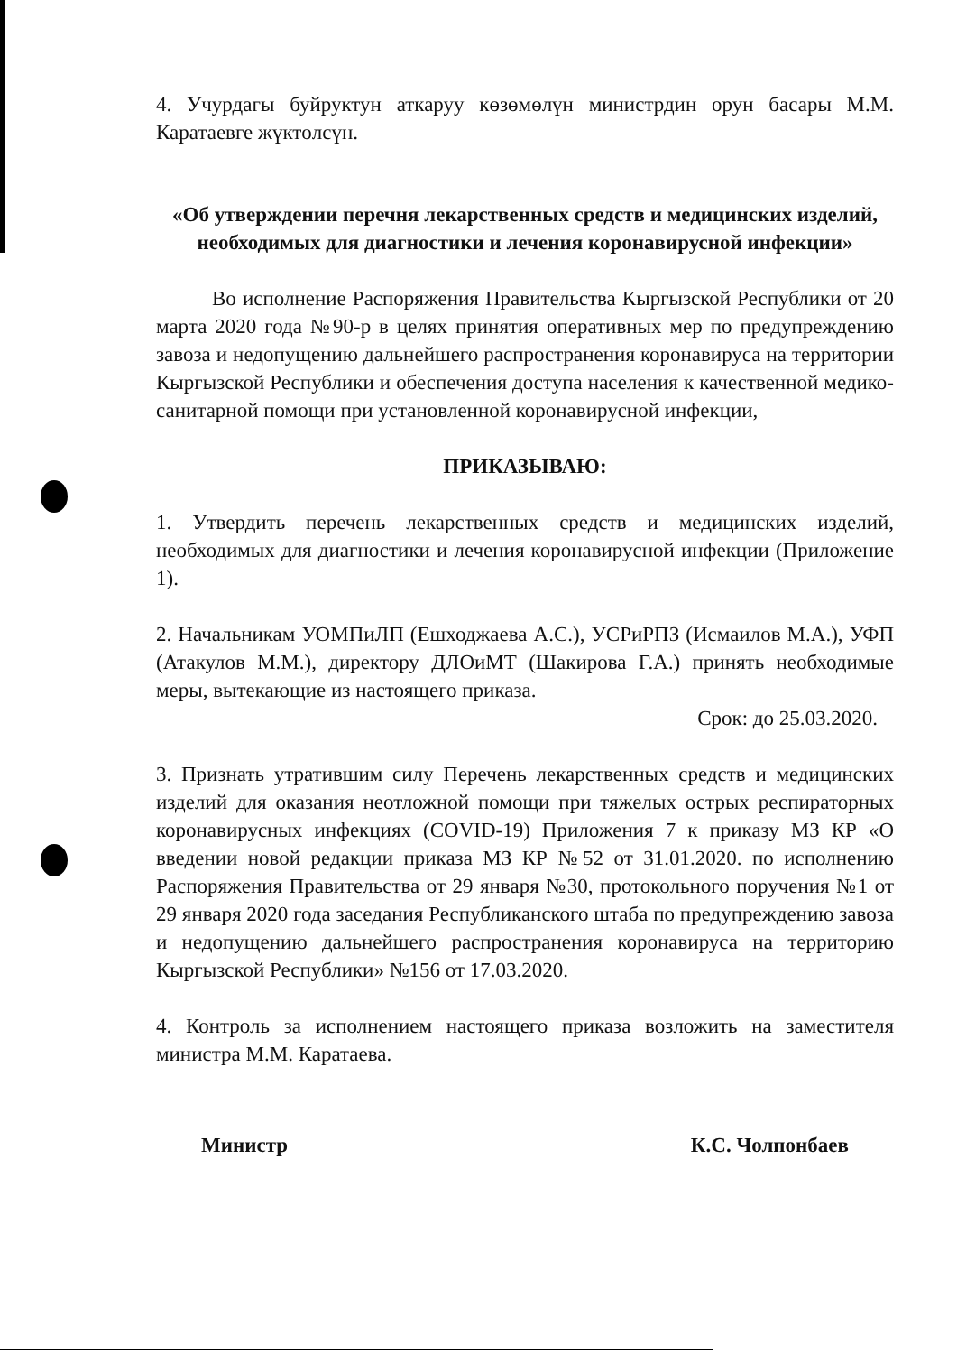4. Учурдагы буйруктун аткаруу көзөмөлүн министрдин орун басары М.М. Каратаевге жүктөлсүн.
«Об утверждении перечня лекарственных средств и медицинских изделий, необходимых для диагностики и лечения коронавирусной инфекции»
Во исполнение Распоряжения Правительства Кыргызской Республики от 20 марта 2020 года №90-р в целях принятия оперативных мер по предупреждению завоза и недопущению дальнейшего распространения коронавируса на территории Кыргызской Республики и обеспечения доступа населения к качественной медико-санитарной помощи при установленной коронавирусной инфекции,
ПРИКАЗЫВАЮ:
1. Утвердить перечень лекарственных средств и медицинских изделий, необходимых для диагностики и лечения коронавирусной инфекции (Приложение 1).
2. Начальникам УОМПиЛП (Ешходжаева А.С.), УСРиРПЗ (Исмаилов М.А.), УФП (Атакулов М.М.), директору ДЛОиМТ (Шакирова Г.А.) принять необходимые меры, вытекающие из настоящего приказа.
Срок: до 25.03.2020.
3. Признать утратившим силу Перечень лекарственных средств и медицинских изделий для оказания неотложной помощи при тяжелых острых респираторных коронавирусных инфекциях (COVID-19) Приложения 7 к приказу МЗ КР «О введении новой редакции приказа МЗ КР №52 от 31.01.2020. по исполнению Распоряжения Правительства от 29 января №30, протокольного поручения №1 от 29 января 2020 года заседания Республиканского штаба по предупреждению завоза и недопущению дальнейшего распространения коронавируса на территорию Кыргызской Республики» №156 от 17.03.2020.
4. Контроль за исполнением настоящего приказа возложить на заместителя министра М.М. Каратаева.
Министр К.С. Чолпонбаев